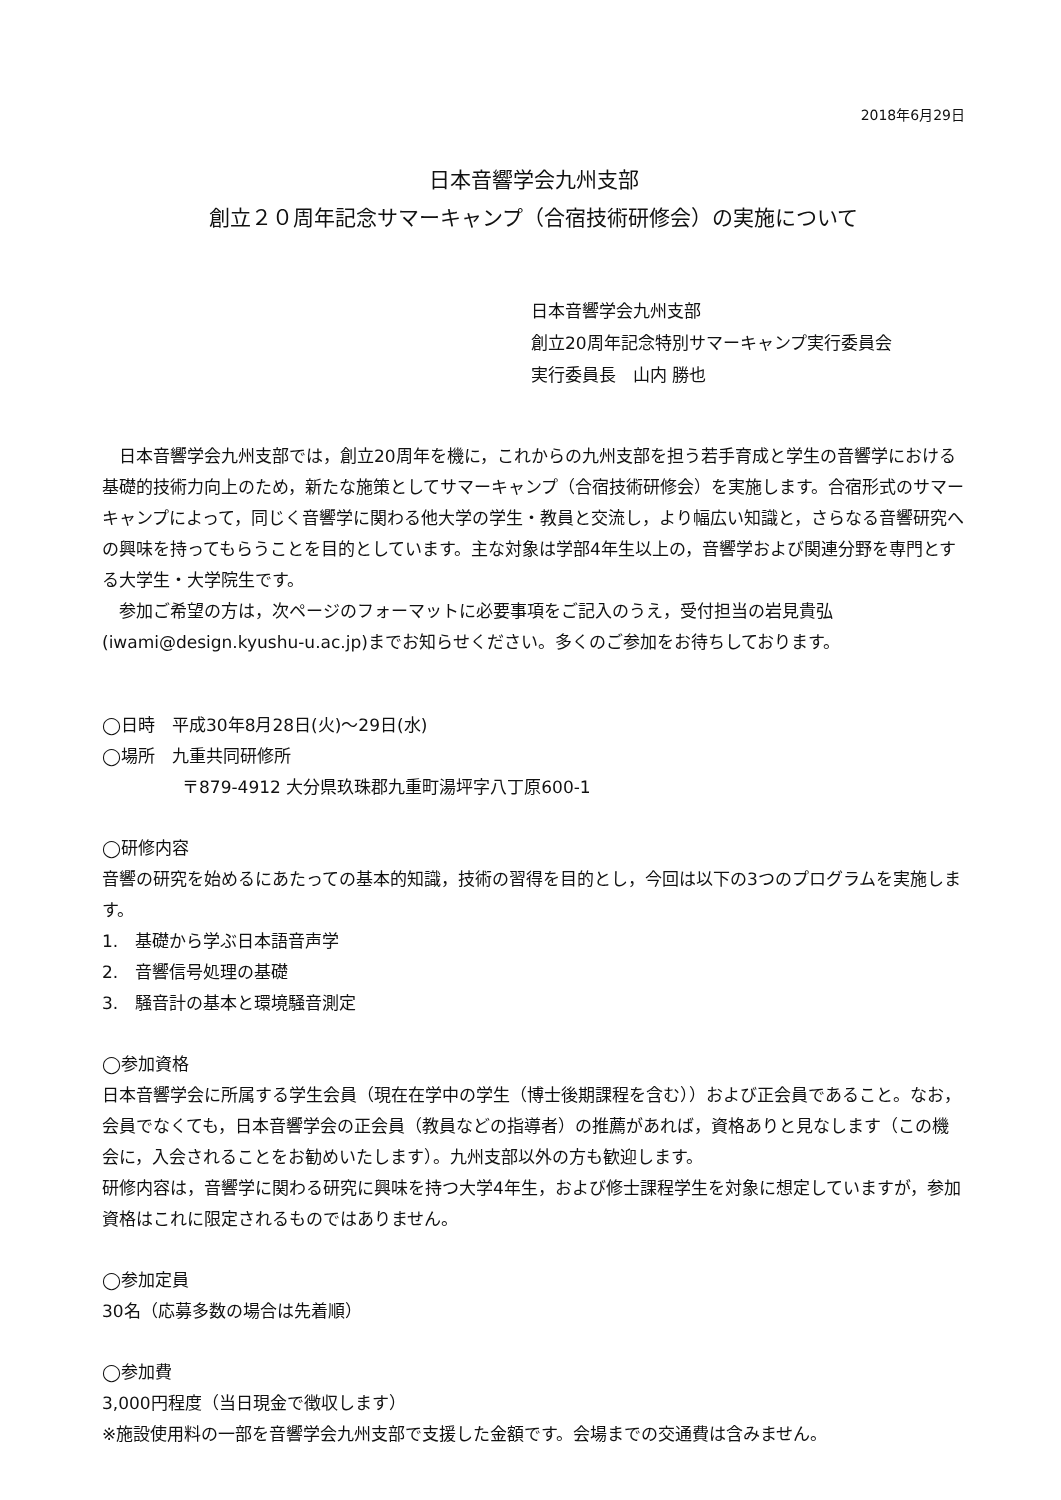2018年6月29日
日本音響学会九州支部
創立２０周年記念サマーキャンプ（合宿技術研修会）の実施について
日本音響学会九州支部
創立20周年記念特別サマーキャンプ実行委員会
実行委員長　山内 勝也
　日本音響学会九州支部では，創立20周年を機に，これからの九州支部を担う若手育成と学生の音響学における基礎的技術力向上のため，新たな施策としてサマーキャンプ（合宿技術研修会）を実施します。合宿形式のサマーキャンプによって，同じく音響学に関わる他大学の学生・教員と交流し，より幅広い知識と，さらなる音響研究への興味を持ってもらうことを目的としています。主な対象は学部4年生以上の，音響学および関連分野を専門とする大学生・大学院生です。
　参加ご希望の方は，次ページのフォーマットに必要事項をご記入のうえ，受付担当の岩見貴弘(iwami@design.kyushu-u.ac.jp)までお知らせください。多くのご参加をお待ちしております。
◯日時　平成30年8月28日(火)〜29日(水)
◯場所　九重共同研修所
〒879-4912 大分県玖珠郡九重町湯坪字八丁原600-1
◯研修内容
音響の研究を始めるにあたっての基本的知識，技術の習得を目的とし，今回は以下の3つのプログラムを実施します。
1.　基礎から学ぶ日本語音声学
2.　音響信号処理の基礎
3.　騒音計の基本と環境騒音測定
◯参加資格
日本音響学会に所属する学生会員（現在在学中の学生（博士後期課程を含む））および正会員であること。なお，会員でなくても，日本音響学会の正会員（教員などの指導者）の推薦があれば，資格ありと見なします（この機会に，入会されることをお勧めいたします）。九州支部以外の方も歓迎します。
研修内容は，音響学に関わる研究に興味を持つ大学4年生，および修士課程学生を対象に想定していますが，参加資格はこれに限定されるものではありません。
◯参加定員
30名（応募多数の場合は先着順）
◯参加費
3,000円程度（当日現金で徴収します）
※施設使用料の一部を音響学会九州支部で支援した金額です。会場までの交通費は含みません。